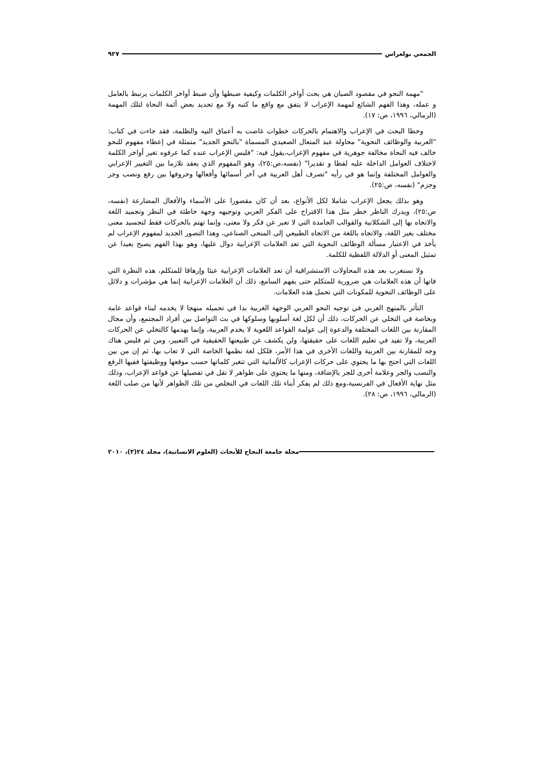الجمعي بولعراس ٩٢٧
"مهمة النحو في مقصود الصبان هي بحث أواخر الكلمات وكيفية ضبطها وأن ضبط أواخر الكلمات يرتبط بالعامل و عمله، وهذا الفهم الشائع لمهمة الإعراب لا يتفق مع واقع ما كتبه ولا مع تحديد بعض أئمة النحاة لتلك المهمة (الرمالي، ١٩٩٦، ص: ١٧).
وخطا البحث في الإعراب والاهتمام بالحركات خطوات غاصت به أعماق التيه والظلمة، فقد جاءت في كتاب: "العربية والوظائف النحوية" محاولة عبد المتعال الصعيدي المسماة "بالنحو الجديد" متمثلة في إعطاء مفهوم للنحو خالف فيه النحاة مخالفة جوهرية في مفهوم الإعراب،يقول فيه: "فليس الإعراب عنده كما عرفوه تغير أواخر الكلمة لاختلاف العوامل الداخلة عليه لفظا و تقديرا" (نفسه،ص:٢٥)، وهو المفهوم الذي يعقد تلازما بين التغيير الإعرابي والعوامل المختلفة وإنما هو في رأيه "تصرف أهل العربية في آخر أسمائها وأفعالها وحروفها بين رفع ونصب وجر وجزم" (نفسه، ص:٢٥).
وهو بذلك يجعل الإعراب شاملا لكل الأنواع، بعد أن كان مقصورا على الأسماء والأفعال المضارعة (نفسه، ص:٢٥)، ويدرك الناظر خطر مثل هذا الاقتراح على الفكر العربي وتوجيهه وجهة خاطئة في النظر وتجميد اللغة والاتجاه بها إلى الشكلانية والقوالب الجامدة التي لا تعبر عن فكر ولا معنى، وإنما تهتم بالحركات فقط لتجسيد معنى مختلف بغير اللغة، والاتجاه باللغة من الاتجاه الطبيعي إلى المنحى الصناعي، وهذا التصور الجديد لمفهوم الإعراب لم يأخذ في الاعتبار مسألة الوظائف النحوية التي تعد العلامات الإعرابية دوال عليها، وهو بهذا الفهم يصبح بعيدا عن تمثيل المعنى أو الدلالة اللفظية للكلمة.
ولا نستغرب بعد هذه المحاولات الاستشراقية أن تعد العلامات الإعرابية عبئا وإرهاقا للمتكلم، هذه النظرة التي فاتها أن هذه العلامات هي ضرورية للمتكلم حتى يفهم السامع، ذلك أن العلامات الإعرابية إنما هي مؤشرات و دلائل على الوظائف النحوية للمكونات التي تحمل هذه العلامات.
التأثر بالمنهج الغربي في توجيه النحو العربي الوجهة الغربية بدا في تحميله منهجا لا يخدمه لبناء قواعد عامة وبخاصة في التخلي عن الحركات، ذلك أن لكل لغة أسلوبها وسلوكها في بث التواصل بين أفراد المجتمع، وأن مجال المقارنة بين اللغات المختلفة والدعوة إلى عولمة القواعد اللغوية لا يخدم العربية، وإنما يهدمها كالتخلي عن الحركات العربية، ولا تفيد في تعليم اللغات على حقيقتها، ولن يكشف عن طبيعتها الحقيقية في التعبير، ومن ثم فليس هناك وجه للمقارنة بين العربية واللغات الأخرى في هذا الأمر، فلكل لغة نظمها الخاصة التي لا تعاب بها، ثم إن من بين اللغات التي احتج بها ما يحتوي على حركات الإعراب كالألمانية التي تتغير كلماتها حسب موقعها ووظيفتها ففيها الرفع والنصب والجر وعلامة أخرى للجر بالإضافة، ومنها ما يحتوي على ظواهر لا تقل في تفصيلها عن قواعد الإعراب، وذلك مثل نهاية الأفعال في الفرنسية،ومع ذلك لم يفكر أبناء تلك اللغات في التخلص من تلك الظواهر لأنها من صلب اللغة (الرمالي، ١٩٩٦، ص: ٢٨).
مجلة جامعة النجاح للأبحاث (العلوم الانسانية)، مجلد ٢٤(٣)، ٢٠١٠